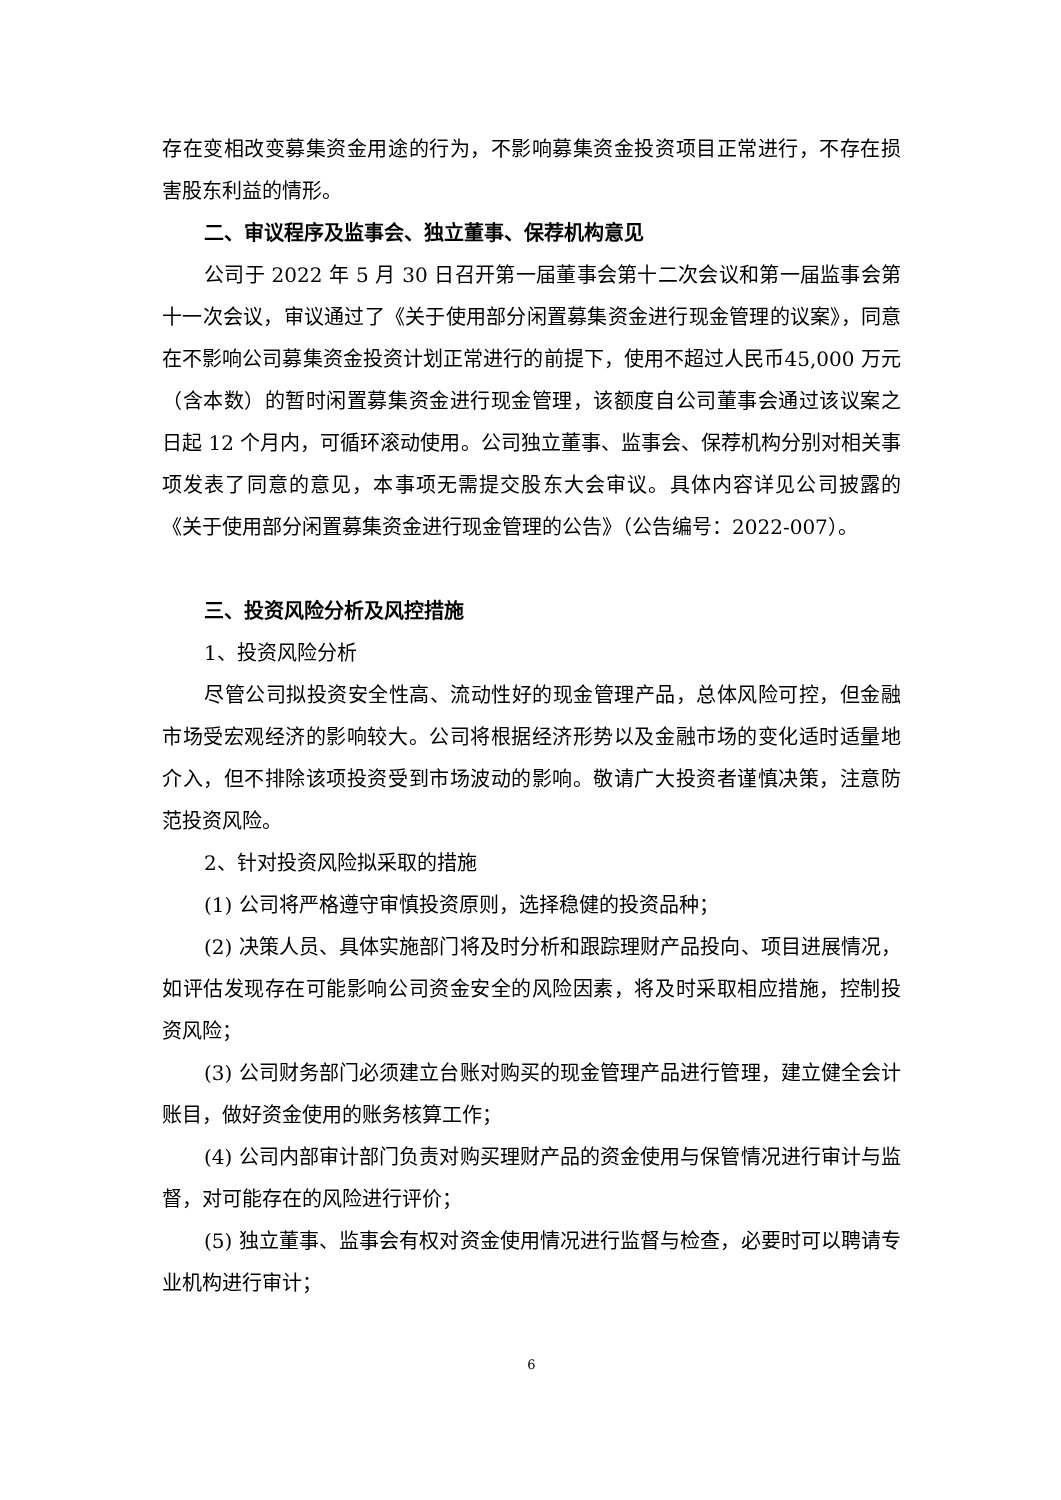存在变相改变募集资金用途的行为，不影响募集资金投资项目正常进行，不存在损害股东利益的情形。
二、审议程序及监事会、独立董事、保荐机构意见
公司于 2022 年 5 月 30 日召开第一届董事会第十二次会议和第一届监事会第十一次会议，审议通过了《关于使用部分闲置募集资金进行现金管理的议案》，同意在不影响公司募集资金投资计划正常进行的前提下，使用不超过人民币45,000 万元（含本数）的暂时闲置募集资金进行现金管理，该额度自公司董事会通过该议案之日起 12 个月内，可循环滚动使用。公司独立董事、监事会、保荐机构分别对相关事项发表了同意的意见，本事项无需提交股东大会审议。具体内容详见公司披露的《关于使用部分闲置募集资金进行现金管理的公告》（公告编号：2022-007）。
三、投资风险分析及风控措施
1、投资风险分析
尽管公司拟投资安全性高、流动性好的现金管理产品，总体风险可控，但金融市场受宏观经济的影响较大。公司将根据经济形势以及金融市场的变化适时适量地介入，但不排除该项投资受到市场波动的影响。敬请广大投资者谨慎决策，注意防范投资风险。
2、针对投资风险拟采取的措施
(1) 公司将严格遵守审慎投资原则，选择稳健的投资品种；
(2) 决策人员、具体实施部门将及时分析和跟踪理财产品投向、项目进展情况，如评估发现存在可能影响公司资金安全的风险因素，将及时采取相应措施，控制投资风险；
(3) 公司财务部门必须建立台账对购买的现金管理产品进行管理，建立健全会计账目，做好资金使用的账务核算工作；
(4) 公司内部审计部门负责对购买理财产品的资金使用与保管情况进行审计与监督，对可能存在的风险进行评价；
(5) 独立董事、监事会有权对资金使用情况进行监督与检查，必要时可以聘请专业机构进行审计；
6